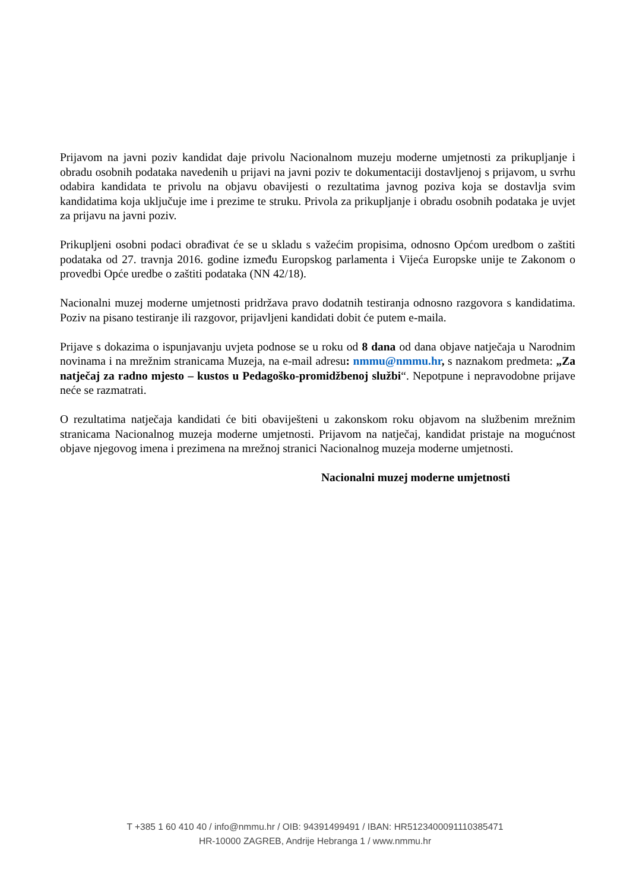Prijavom na javni poziv kandidat daje privolu Nacionalnom muzeju moderne umjetnosti za prikupljanje i obradu osobnih podataka navedenih u prijavi na javni poziv te dokumentaciji dostavljenoj s prijavom, u svrhu odabira kandidata te privolu na objavu obavijesti o rezultatima javnog poziva koja se dostavlja svim kandidatima koja uključuje ime i prezime te struku. Privola za prikupljanje i obradu osobnih podataka je uvjet za prijavu na javni poziv.
Prikupljeni osobni podaci obrađivat će se u skladu s važećim propisima, odnosno Općom uredbom o zaštiti podataka od 27. travnja 2016. godine između Europskog parlamenta i Vijeća Europske unije te Zakonom o provedbi Opće uredbe o zaštiti podataka (NN 42/18).
Nacionalni muzej moderne umjetnosti pridržava pravo dodatnih testiranja odnosno razgovora s kandidatima. Poziv na pisano testiranje ili razgovor, prijavljeni kandidati dobit će putem e-maila.
Prijave s dokazima o ispunjavanju uvjeta podnose se u roku od 8 dana od dana objave natječaja u Narodnim novinama i na mrežnim stranicama Muzeja, na e-mail adresu: nmmu@nmmu.hr, s naznakom predmeta: „Za natječaj za radno mjesto – kustos u Pedagoško-promidžbenoj službi“. Nepotpune i nepravodobne prijave neće se razmatrati.
O rezultatima natječaja kandidati će biti obaviješteni u zakonskom roku objavom na službenim mrežnim stranicama Nacionalnog muzeja moderne umjetnosti. Prijavom na natječaj, kandidat pristaje na mogućnost objave njegovog imena i prezimena na mrežnoj stranici Nacionalnog muzeja moderne umjetnosti.
Nacionalni muzej moderne umjetnosti
T +385 1 60 410 40 / info@nmmu.hr / OIB: 94391499491 / IBAN: HR5123400091110385471
HR-10000 ZAGREB, Andrije Hebranga 1 / www.nmmu.hr